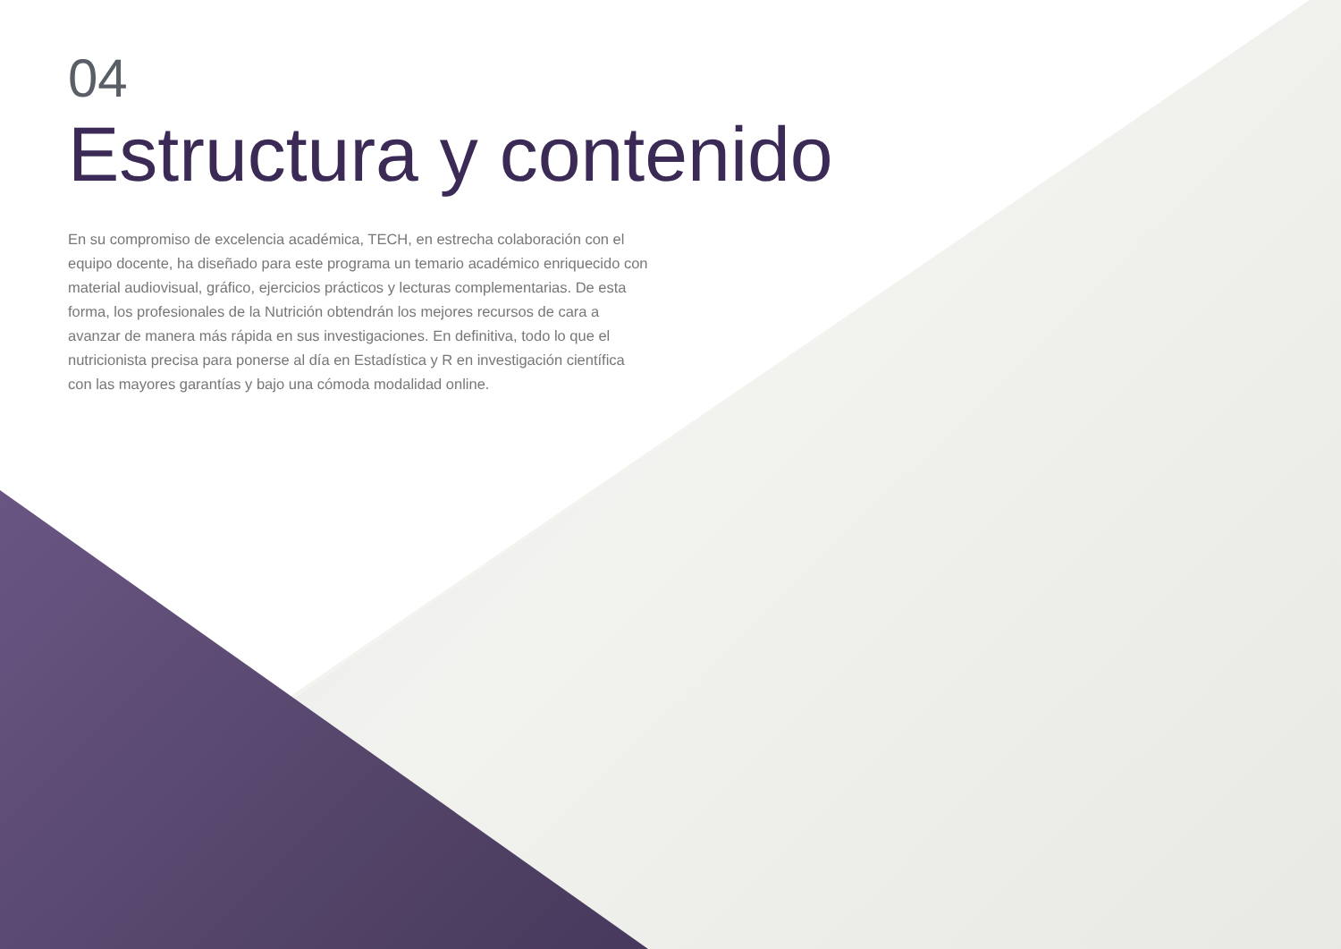04
Estructura y contenido
En su compromiso de excelencia académica, TECH, en estrecha colaboración con el equipo docente, ha diseñado para este programa un temario académico enriquecido con material audiovisual, gráfico, ejercicios prácticos y lecturas complementarias. De esta forma, los profesionales de la Nutrición obtendrán los mejores recursos de cara a avanzar de manera más rápida en sus investigaciones. En definitiva, todo lo que el nutricionista precisa para ponerse al día en Estadística y R en investigación científica con las mayores garantías y bajo una cómoda modalidad online.